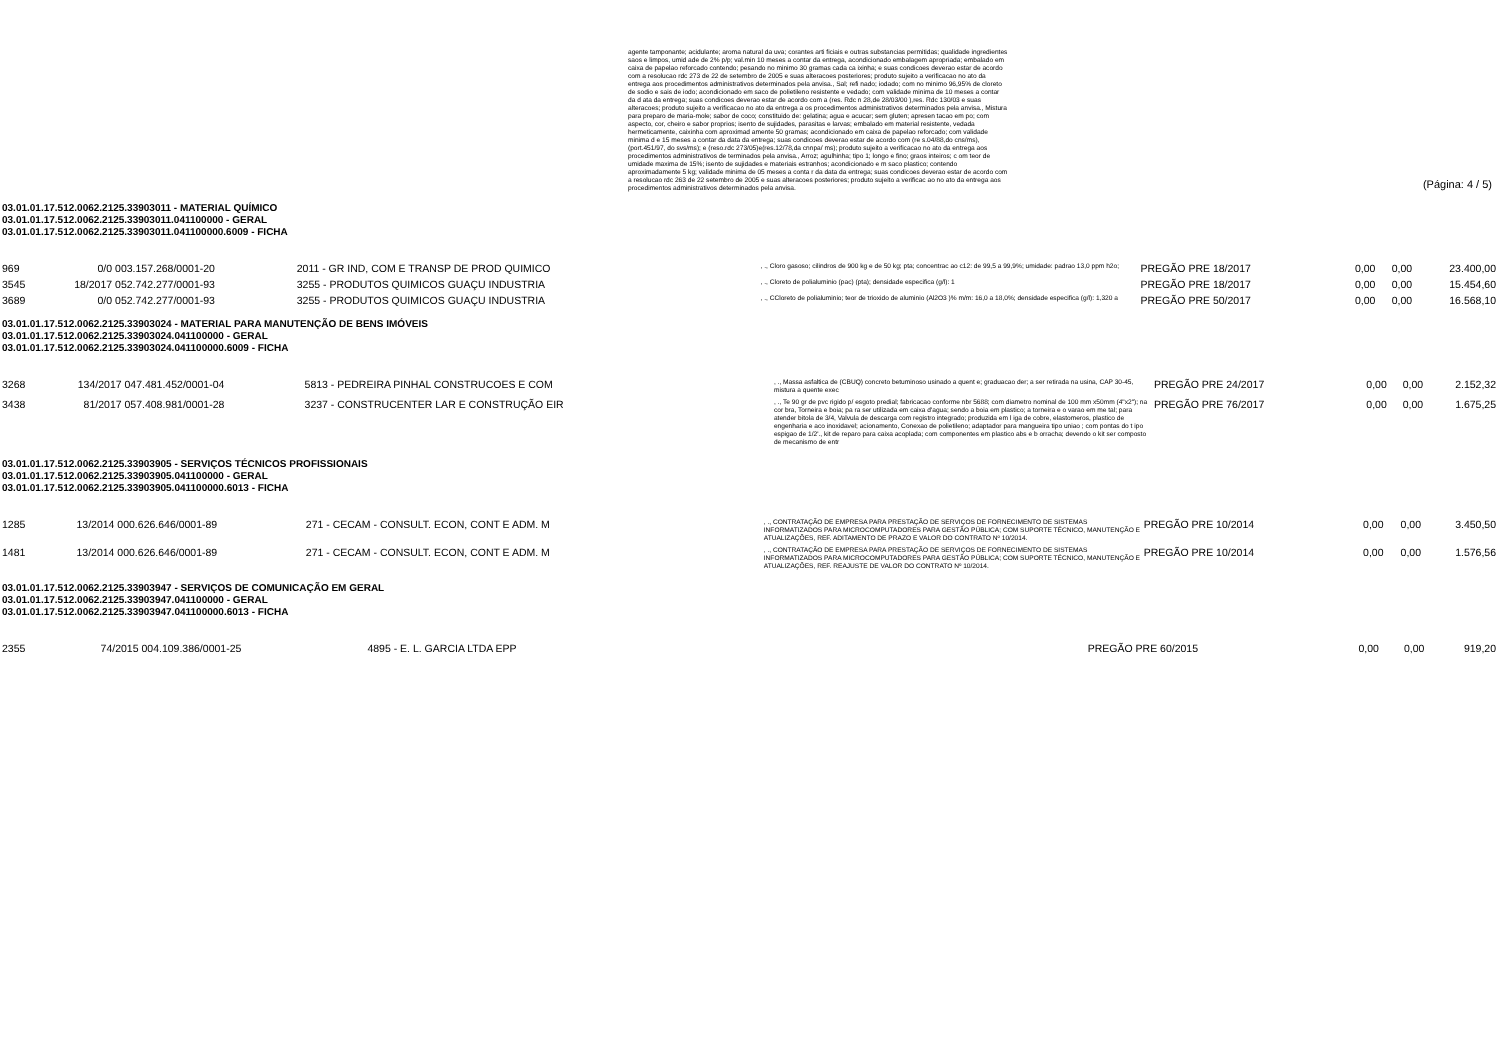agente tamponante; acidulante; aroma natural da uva; corantes arti ficiais e outras substancias permitidas; qualidade ingredientes saos e limpos, umid ade de 2% p/p; val.min 10 meses a contar da entrega, acondicionado embalagem apropriada; embalado em caixa de papelao reforcado contendo; pesando no minimo 30 gramas cada ca ixinha; e suas condicoes deverao estar de acordo com a resolucao rdc 273 de 22 de setembro de 2005 e suas alteracoes posteriores; produto sujeito a verificacao no ato da entrega aos procedimentos administrativos determinados pela anvisa., Sal; refi nado; iodado; com no minimo 96,95% de cloreto de sodio e sais de iodo; acondicionado em saco de polietileno resistente e vedado; com validade minima de 10 meses a contar da d ata da entrega; suas condicoes deverao estar de acordo com a (res. Rdc n 28,de 28/03/00 ),res. Rdc 130/03 e suas alteracoes; produto sujeito a verificacao no ato da entrega a os procedimentos administrativos determinados pela anvisa., Mistura para preparo de maria-mole; sabor de coco; constituido de: gelatina; agua e acucar; sem gluten; apresen tacao em po; com aspecto, cor, cheiro e sabor proprios; isento de sujidades, parasitas e larvas; embalado em material resistente, vedada hermeticamente, caixinha com aproximad amente 50 gramas; acondicionado em caixa de papelao reforcado; com validade minima d e 15 meses a contar da data da entrega; suas condicoes deverao estar de acordo com (re s.04/88,do cns/ms), (port.451/97, do svs/ms); e (reso.rdc 273/05)e(res.12/78,da cnnpa/ ms); produto sujeito a verificacao no ato da entrega aos procedimentos administrativos de terminados pela anvisa., Arroz; agulhinha; tipo 1; longo e fino; graos inteiros; c om teor de umidade maxima de 15%; isento de sujidades e materiais estranhos; acondicionado e m saco plastico; contendo aproximadamente 5 kg; validade minima de 05 meses a conta r da data da entrega; suas condicoes deverao estar de acordo com a resolucao rdc 263 de 22 setembro de 2005 e suas alteracoes posteriores; produto sujeito a verificac ao no ato da entrega aos procedimentos administrativos determinados pela anvisa.
(Página: 4 / 5)
03.01.01.17.512.0062.2125.33903011 - MATERIAL QUÍMICO
03.01.01.17.512.0062.2125.33903011.041100000 - GERAL
03.01.01.17.512.0062.2125.33903011.041100000.6009 - FICHA
| 969 | 0/0 | 003.157.268/0001-20 | 2011 - GR IND, COM E TRANSP DE PROD QUIMICO | , ., Cloro gasoso; cilindros de 900 kg e de 50 kg; pta; concentrac ao c12: de 99,5 a 99,9%; umidade: padrao 13,0 ppm h2o; | PREGÃO PRE 18/2017 | 0,00 | 0,00 | 23.400,00 |
| 3545 | 18/2017 | 052.742.277/0001-93 | 3255 - PRODUTOS QUIMICOS GUAÇU INDUSTRIA | , ., Cloreto de polialuminio (pac) (pta); densidade especifica (g/l): 1 | PREGÃO PRE 18/2017 | 0,00 | 0,00 | 15.454,60 |
| 3689 | 0/0 | 052.742.277/0001-93 | 3255 - PRODUTOS QUIMICOS GUAÇU INDUSTRIA | , ., CCloreto de polialuminio; teor de trioxido de aluminio (Al2O3 )% m/m: 16,0 a 18,0%; densidade especifica (g/l): 1,320 a | PREGÃO PRE 50/2017 | 0,00 | 0,00 | 16.568,10 |
03.01.01.17.512.0062.2125.33903024 - MATERIAL PARA MANUTENÇÃO DE BENS IMÓVEIS
03.01.01.17.512.0062.2125.33903024.041100000 - GERAL
03.01.01.17.512.0062.2125.33903024.041100000.6009 - FICHA
| 3268 | 134/2017 | 047.481.452/0001-04 | 5813 - PEDREIRA PINHAL CONSTRUCOES E COM | , ., Massa asfaltica de (CBUQ) concreto betuminoso usinado a quent e; graduacao der; a ser retirada na usina, CAP 30-45, mistura a quente exec | PREGÃO PRE 24/2017 | 0,00 | 0,00 | 2.152,32 |
| 3438 | 81/2017 | 057.408.981/0001-28 | 3237 - CONSTRUCENTER LAR E CONSTRUÇÃO EIR | , ., Te 90 gr de pvc rigido p/ esgoto predial; fabricacao conforme nbr 5688; com diametro nominal de 100 mm x50mm (4"x2"); na cor bra, Torneira e boia; pa ra ser utilizada em caixa d'agua; sendo a boia em plastico; a torneira e o varao em me tal; para atender bitola de 3/4, Valvula de descarga com registro integrado; produzida em l iga de cobre, elastomeros, plastico de engenharia e aco inoxidavel; acionamento, Conexao de polietileno; adaptador para mangueira tipo uniao ; com pontas do t ipo espigao de 1/2'., kit de reparo para caixa acoplada; com componentes em plastico abs e b orracha; devendo o kit ser composto de mecanismo de entr | PREGÃO PRE 76/2017 | 0,00 | 0,00 | 1.675,25 |
03.01.01.17.512.0062.2125.33903905 - SERVIÇOS TÉCNICOS PROFISSIONAIS
03.01.01.17.512.0062.2125.33903905.041100000 - GERAL
03.01.01.17.512.0062.2125.33903905.041100000.6013 - FICHA
| 1285 | 13/2014 | 000.626.646/0001-89 | 271 - CECAM - CONSULT. ECON, CONT E ADM. M | , ., CONTRATAÇÃO DE EMPRESA PARA PRESTAÇÃO DE SERVIÇOS DE FORNECIMENTO DE SISTEMAS INFORMATIZADOS PARA MICROCOMPUTADORES PARA GESTÃO PÚBLICA; COM SUPORTE TÉCNICO, MANUTENÇÃO E ATUALIZAÇÕES, REF. ADITAMENTO DE PRAZO E VALOR DO CONTRATO Nº 10/2014. | PREGÃO PRE 10/2014 | 0,00 | 0,00 | 3.450,50 |
| 1481 | 13/2014 | 000.626.646/0001-89 | 271 - CECAM - CONSULT. ECON, CONT E ADM. M | , ., CONTRATAÇÃO DE EMPRESA PARA PRESTAÇÃO DE SERVIÇOS DE FORNECIMENTO DE SISTEMAS INFORMATIZADOS PARA MICROCOMPUTADORES PARA GESTÃO PÚBLICA; COM SUPORTE TÉCNICO, MANUTENÇÃO E ATUALIZAÇÕES, REF. REAJUSTE DE VALOR DO CONTRATO Nº 10/2014. | PREGÃO PRE 10/2014 | 0,00 | 0,00 | 1.576,56 |
03.01.01.17.512.0062.2125.33903947 - SERVIÇOS DE COMUNICAÇÃO EM GERAL
03.01.01.17.512.0062.2125.33903947.041100000 - GERAL
03.01.01.17.512.0062.2125.33903947.041100000.6013 - FICHA
| 2355 | 74/2015 | 004.109.386/0001-25 | 4895 - E. L. GARCIA LTDA EPP | | PREGÃO PRE 60/2015 | 0,00 | 0,00 | 919,20 |